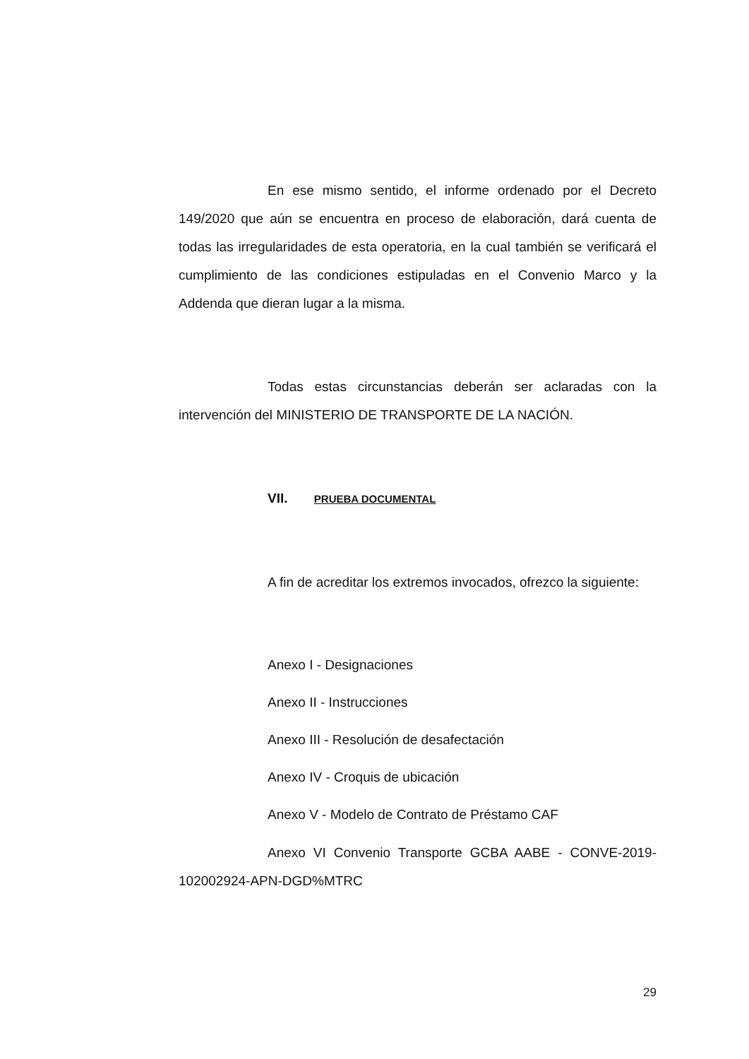En ese mismo sentido, el informe ordenado por el Decreto 149/2020 que aún se encuentra en proceso de elaboración, dará cuenta de todas las irregularidades de esta operatoria, en la cual también se verificará el cumplimiento de las condiciones estipuladas en el Convenio Marco y la Addenda que dieran lugar a la misma.
Todas estas circunstancias deberán ser aclaradas con la intervención del MINISTERIO DE TRANSPORTE DE LA NACIÓN.
VII. PRUEBA DOCUMENTAL
A fin de acreditar los extremos invocados, ofrezco la siguiente:
Anexo I - Designaciones
Anexo II - Instrucciones
Anexo III - Resolución de desafectación
Anexo IV - Croquis de ubicación
Anexo V - Modelo de Contrato de Préstamo CAF
Anexo VI Convenio Transporte GCBA AABE - CONVE-2019-102002924-APN-DGD%MTRC
29